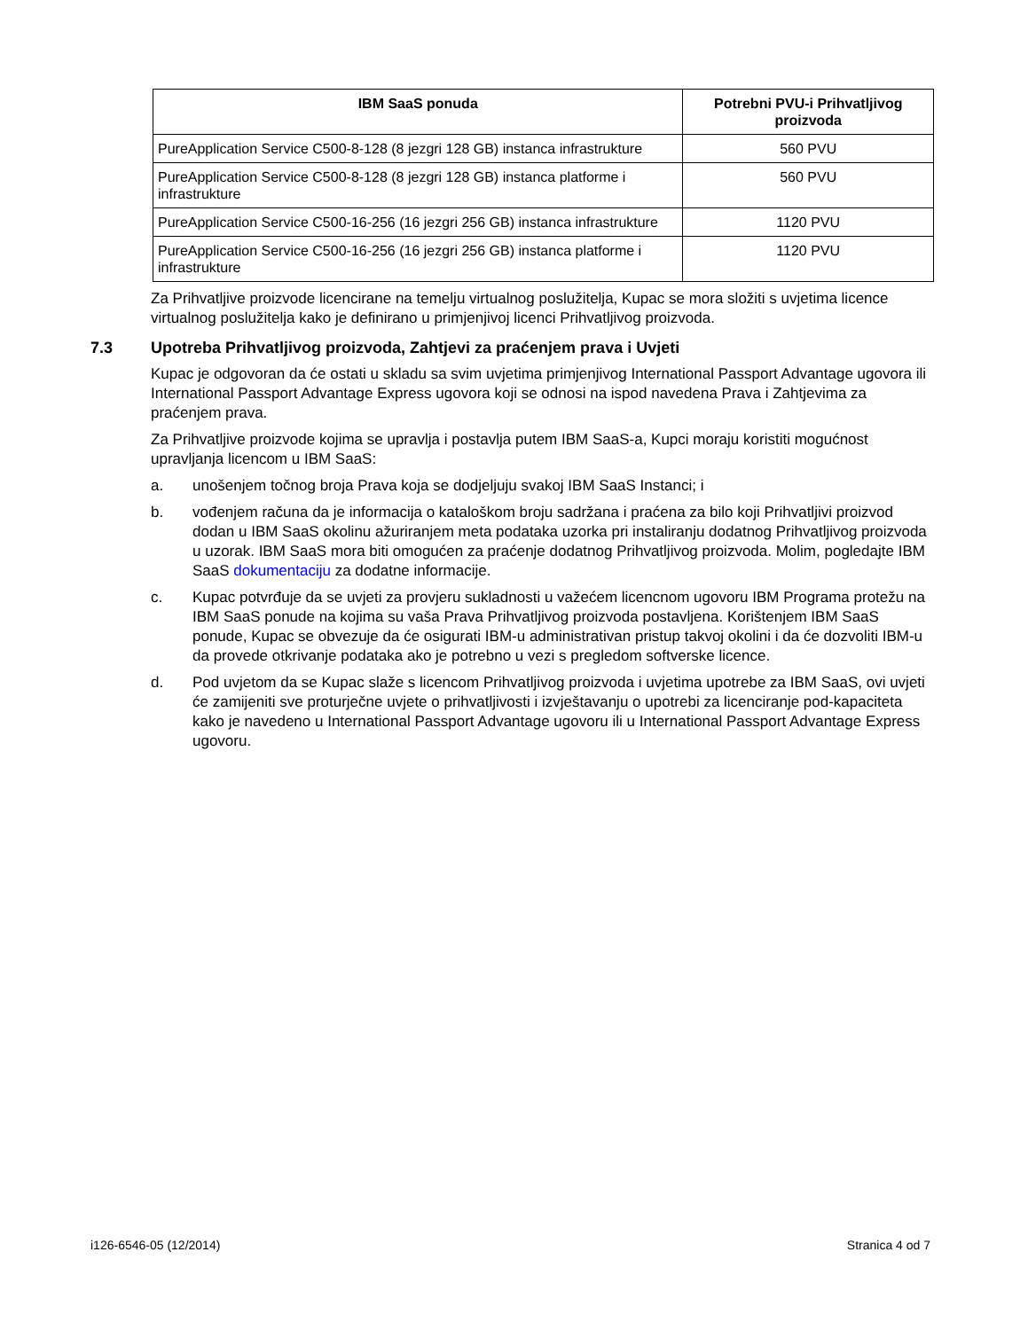| IBM SaaS ponuda | Potrebni PVU-i Prihvatljivog proizvoda |
| --- | --- |
| PureApplication Service C500-8-128 (8 jezgri 128 GB) instanca infrastrukture | 560 PVU |
| PureApplication Service C500-8-128 (8 jezgri 128 GB) instanca platforme i infrastrukture | 560 PVU |
| PureApplication Service C500-16-256 (16 jezgri 256 GB) instanca infrastrukture | 1120 PVU |
| PureApplication Service C500-16-256 (16 jezgri 256 GB) instanca platforme i infrastrukture | 1120 PVU |
Za Prihvatljive proizvode licencirane na temelju virtualnog poslužitelja, Kupac se mora složiti s uvjetima licence virtualnog poslužitelja kako je definirano u primjenjivoj licenci Prihvatljivog proizvoda.
7.3 Upotreba Prihvatljivog proizvoda, Zahtjevi za praćenjem prava i Uvjeti
Kupac je odgovoran da će ostati u skladu sa svim uvjetima primjenjivog International Passport Advantage ugovora ili International Passport Advantage Express ugovora koji se odnosi na ispod navedena Prava i Zahtjevima za praćenjem prava.
Za Prihvatljive proizvode kojima se upravlja i postavlja putem IBM SaaS-a, Kupci moraju koristiti mogućnost upravljanja licencom u IBM SaaS:
a. unošenjem točnog broja Prava koja se dodjeljuju svakoj IBM SaaS Instanci; i
b. vođenjem računa da je informacija o kataloškom broju sadržana i praćena za bilo koji Prihvatljivi proizvod dodan u IBM SaaS okolinu ažuriranjem meta podataka uzorka pri instaliranju dodatnog Prihvatljivog proizvoda u uzorak. IBM SaaS mora biti omogućen za praćenje dodatnog Prihvatljivog proizvoda. Molim, pogledajte IBM SaaS dokumentaciju za dodatne informacije.
c. Kupac potvrđuje da se uvjeti za provjeru sukladnosti u važećem licencnom ugovoru IBM Programa protežu na IBM SaaS ponude na kojima su vaša Prava Prihvatljivog proizvoda postavljena. Korištenjem IBM SaaS ponude, Kupac se obvezuje da će osigurati IBM-u administrativan pristup takvoj okolini i da će dozvoliti IBM-u da provede otkrivanje podataka ako je potrebno u vezi s pregledom softverske licence.
d. Pod uvjetom da se Kupac slaže s licencom Prihvatljivog proizvoda i uvjetima upotrebe za IBM SaaS, ovi uvjeti će zamijeniti sve proturječne uvjete o prihvatljivosti i izvještavanju o upotrebi za licenciranje pod-kapaciteta kako je navedeno u International Passport Advantage ugovoru ili u International Passport Advantage Express ugovoru.
i126-6546-05 (12/2014) Stranica 4 od 7